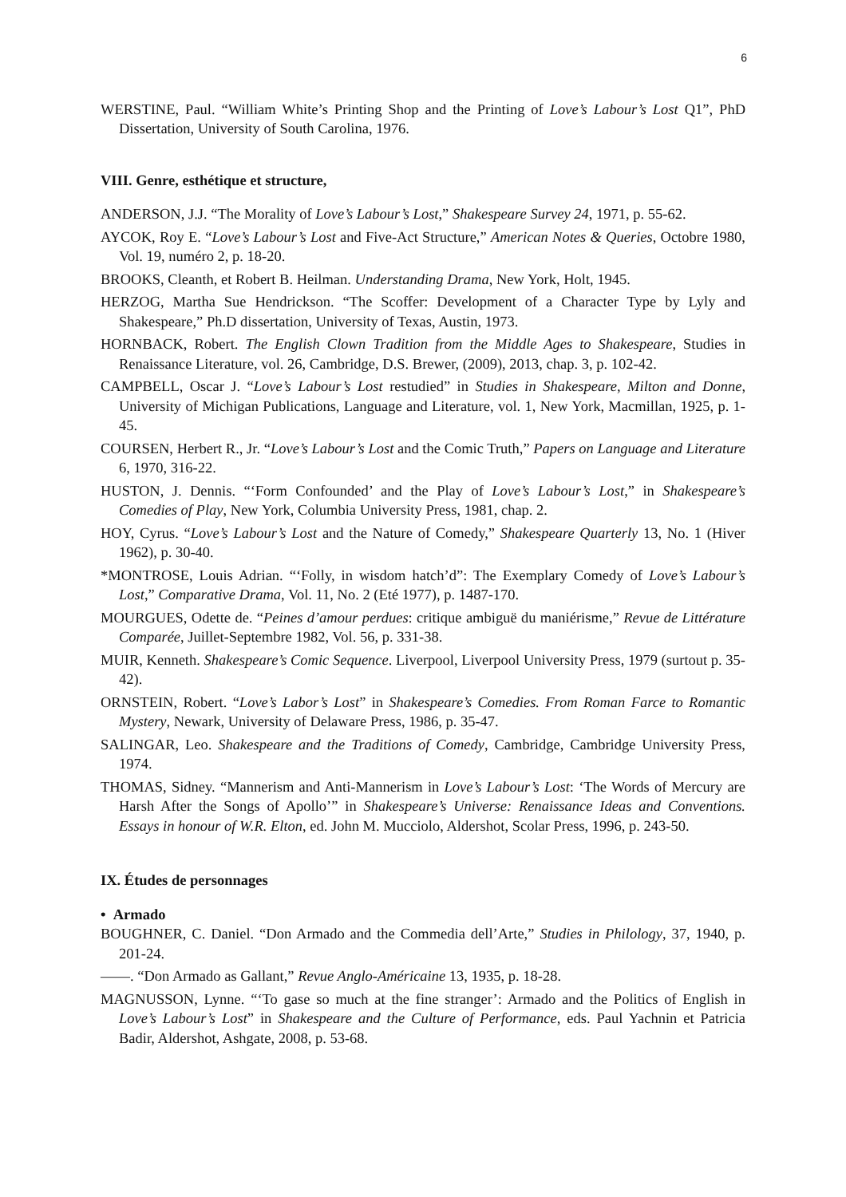6
WERSTINE, Paul. “William White’s Printing Shop and the Printing of Love’s Labour’s Lost Q1”, PhD Dissertation, University of South Carolina, 1976.
VIII. Genre, esthétique et structure,
ANDERSON, J.J. “The Morality of Love’s Labour’s Lost,” Shakespeare Survey 24, 1971, p. 55-62.
AYCOK, Roy E. “Love’s Labour’s Lost and Five-Act Structure,” American Notes & Queries, Octobre 1980, Vol. 19, numéro 2, p. 18-20.
BROOKS, Cleanth, et Robert B. Heilman. Understanding Drama, New York, Holt, 1945.
HERZOG, Martha Sue Hendrickson. “The Scoffer: Development of a Character Type by Lyly and Shakespeare,” Ph.D dissertation, University of Texas, Austin, 1973.
HORNBACK, Robert. The English Clown Tradition from the Middle Ages to Shakespeare, Studies in Renaissance Literature, vol. 26, Cambridge, D.S. Brewer, (2009), 2013, chap. 3, p. 102-42.
CAMPBELL, Oscar J. “Love’s Labour’s Lost restudied” in Studies in Shakespeare, Milton and Donne, University of Michigan Publications, Language and Literature, vol. 1, New York, Macmillan, 1925, p. 1-45.
COURSEN, Herbert R., Jr. “Love’s Labour’s Lost and the Comic Truth,” Papers on Language and Literature 6, 1970, 316-22.
HUSTON, J. Dennis. “‘Form Confounded’ and the Play of Love’s Labour’s Lost,” in Shakespeare’s Comedies of Play, New York, Columbia University Press, 1981, chap. 2.
HOY, Cyrus. “Love’s Labour’s Lost and the Nature of Comedy,” Shakespeare Quarterly 13, No. 1 (Hiver 1962), p. 30-40.
*MONTROSE, Louis Adrian. “‘Folly, in wisdom hatch’d”: The Exemplary Comedy of Love’s Labour’s Lost,” Comparative Drama, Vol. 11, No. 2 (Eté 1977), p. 1487-170.
MOURGUES, Odette de. “Peines d’amour perdues: critique ambiguë du maniérisme,” Revue de Littérature Comparée, Juillet-Septembre 1982, Vol. 56, p. 331-38.
MUIR, Kenneth. Shakespeare’s Comic Sequence. Liverpool, Liverpool University Press, 1979 (surtout p. 35-42).
ORNSTEIN, Robert. “Love’s Labor’s Lost” in Shakespeare’s Comedies. From Roman Farce to Romantic Mystery, Newark, University of Delaware Press, 1986, p. 35-47.
SALINGAR, Leo. Shakespeare and the Traditions of Comedy, Cambridge, Cambridge University Press, 1974.
THOMAS, Sidney. “Mannerism and Anti-Mannerism in Love’s Labour’s Lost: ‘The Words of Mercury are Harsh After the Songs of Apollo’” in Shakespeare’s Universe: Renaissance Ideas and Conventions. Essays in honour of W.R. Elton, ed. John M. Mucciolo, Aldershot, Scolar Press, 1996, p. 243-50.
IX. Études de personnages
• Armado
BOUGHNER, C. Daniel. “Don Armado and the Commedia dell’Arte,” Studies in Philology, 37, 1940, p. 201-24.
——. “Don Armado as Gallant,” Revue Anglo-Américaine 13, 1935, p. 18-28.
MAGNUSSON, Lynne. “‘To gase so much at the fine stranger’: Armado and the Politics of English in Love’s Labour’s Lost” in Shakespeare and the Culture of Performance, eds. Paul Yachnin et Patricia Badir, Aldershot, Ashgate, 2008, p. 53-68.